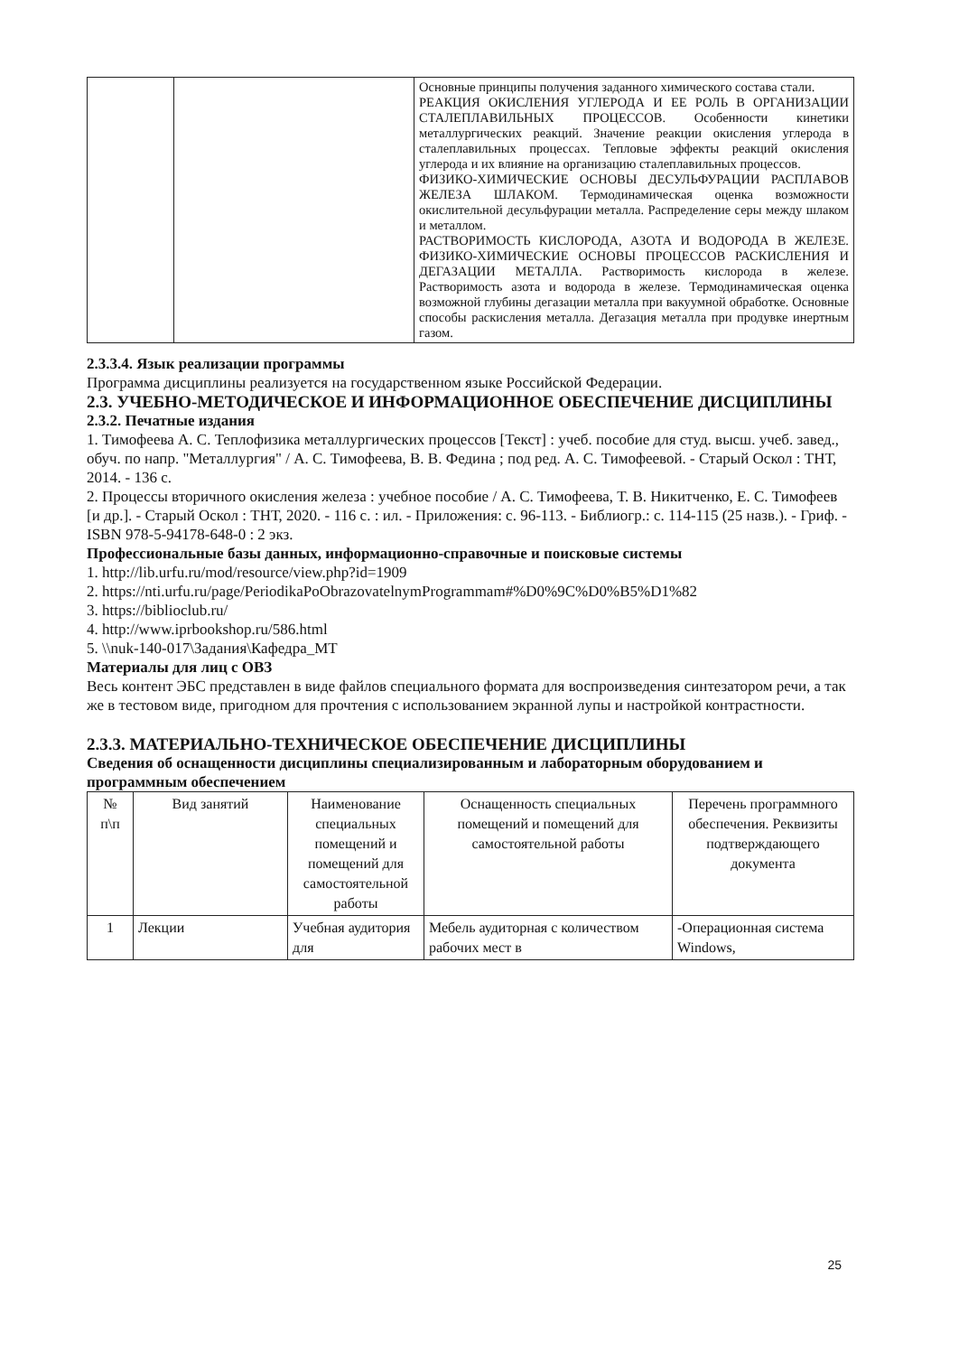| | | Основные принципы получения заданного химического состава стали. РЕАКЦИЯ ОКИСЛЕНИЯ УГЛЕРОДА И ЕЕ РОЛЬ В ОРГАНИЗАЦИИ СТАЛЕПЛАВИЛЬНЫХ ПРОЦЕССОВ. Особенности кинетики металлургических реакций. Значение реакции окисления углерода в сталеплавильных процессах. Тепловые эффекты реакций окисления углерода и их влияние на организацию сталеплавильных процессов. ФИЗИКО-ХИМИЧЕСКИЕ ОСНОВЫ ДЕСУЛЬФУРАЦИИ РАСПЛАВОВ ЖЕЛЕЗА ШЛАКОМ. Термодинамическая оценка возможности окислительной десульфурации металла. Распределение серы между шлаком и металлом. РАСТВОРИМОСТЬ КИСЛОРОДА, АЗОТА И ВОДОРОДА В ЖЕЛЕЗЕ. ФИЗИКО-ХИМИЧЕСКИЕ ОСНОВЫ ПРОЦЕССОВ РАСКИСЛЕНИЯ И ДЕГАЗАЦИИ МЕТАЛЛА. Растворимость кислорода в железе. Растворимость азота и водорода в железе. Термодинамическая оценка возможной глубины дегазации металла при вакуумной обработке. Основные способы раскисления металла. Дегазация металла при продувке инертным газом. |
2.3.3.4. Язык реализации программы
Программа дисциплины реализуется на государственном языке Российской Федерации.
2.3. УЧЕБНО-МЕТОДИЧЕСКОЕ И ИНФОРМАЦИОННОЕ ОБЕСПЕЧЕНИЕ ДИСЦИПЛИНЫ
2.3.2. Печатные издания
1. Тимофеева А. С. Теплофизика металлургических процессов [Текст] : учеб. пособие для студ. высш. учеб. завед., обуч. по напр. "Металлургия" / А. С. Тимофеева, В. В. Федина ; под ред. А. С. Тимофеевой. - Старый Оскол : ТНТ, 2014. - 136 с.
2. Процессы вторичного окисления железа : учебное пособие / А. С. Тимофеева, Т. В. Никитченко, Е. С. Тимофеев [и др.]. - Старый Оскол : ТНТ, 2020. - 116 с. : ил. - Приложения: с. 96-113. - Библиогр.: с. 114-115 (25 назв.). - Гриф. - ISBN 978-5-94178-648-0 : 2 экз.
Профессиональные базы данных, информационно-справочные и поисковые системы
1. http://lib.urfu.ru/mod/resource/view.php?id=1909
2. https://nti.urfu.ru/page/PeriodikaPoObrazovatelnymProgrammam#%D0%9C%D0%B5%D1%82
3. https://biblioclub.ru/
4. http://www.iprbookshop.ru/586.html
5. \\nuk-140-017\Задания\Кафедра_МТ
Материалы для лиц с ОВЗ
Весь контент ЭБС представлен в виде файлов специального формата для воспроизведения синтезатором речи, а так же в тестовом виде, пригодном для прочтения с использованием экранной лупы и настройкой контрастности.
2.3.3. МАТЕРИАЛЬНО-ТЕХНИЧЕСКОЕ ОБЕСПЕЧЕНИЕ ДИСЦИПЛИНЫ
Сведения об оснащенности дисциплины специализированным и лабораторным оборудованием и программным обеспечением
| № п\п | Вид занятий | Наименование специальных помещений и помещений для самостоятельной работы | Оснащенность специальных помещений и помещений для самостоятельной работы | Перечень программного обеспечения. Реквизиты подтверждающего документа |
| --- | --- | --- | --- | --- |
| 1 | Лекции | Учебная аудитория для | Мебель аудиторная с количеством рабочих мест в | -Операционная система Windows, |
25